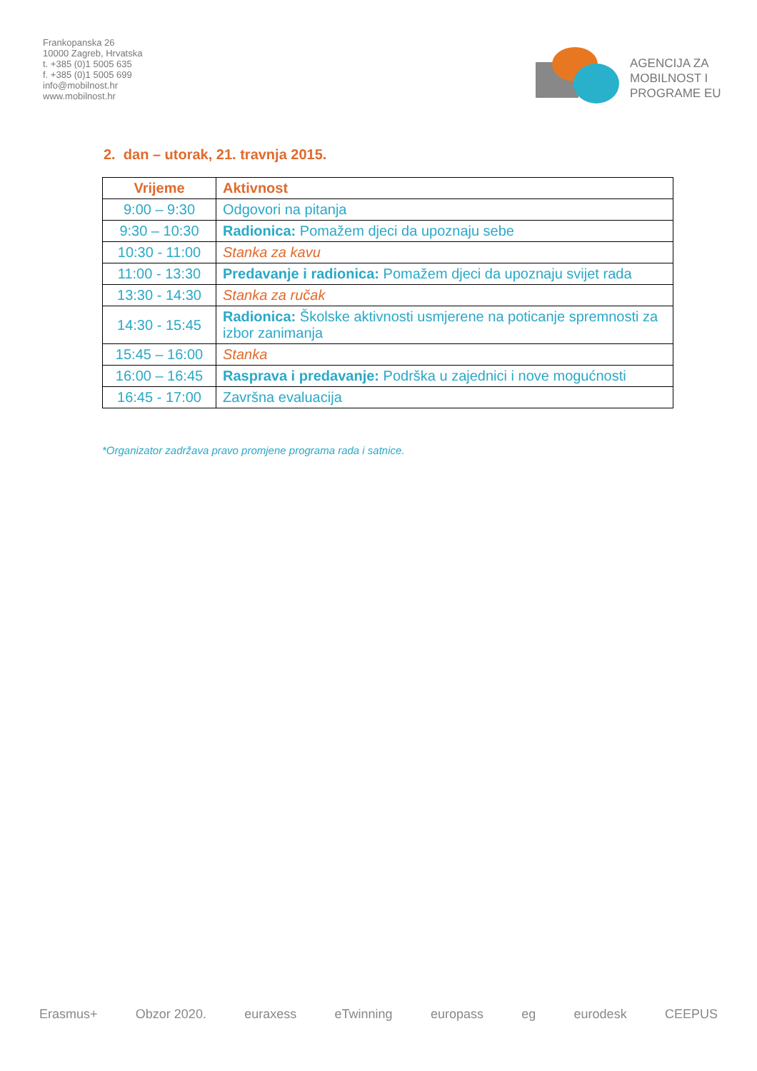Frankopanska 26
10000 Zagreb, Hrvatska
t. +385 (0)1 5005 635
f. +385 (0)1 5005 699
info@mobilnost.hr
www.mobilnost.hr
AGENCIJA ZA
MOBILNOST I
PROGRAME EU
2. dan – utorak, 21. travnja 2015.
| Vrijeme | Aktivnost |
| --- | --- |
| 9:00 – 9:30 | Odgovori na pitanja |
| 9:30 – 10:30 | Radionica: Pomažem djeci da upoznaju sebe |
| 10:30 - 11:00 | Stanka za kavu |
| 11:00 - 13:30 | Predavanje i radionica: Pomažem djeci da upoznaju svijet rada |
| 13:30 - 14:30 | Stanka za ručak |
| 14:30 - 15:45 | Radionica: Školske aktivnosti usmjerene na poticanje spremnosti za izbor zanimanja |
| 15:45 – 16:00 | Stanka |
| 16:00 – 16:45 | Rasprava i predavanje: Podrška u zajednici i nove mogućnosti |
| 16:45 - 17:00 | Završna evaluacija |
*Organizator zadržava pravo promjene programa rada i satnice.
Erasmus+ Obzor 2020. euraxess eTwinning europass eg eurodesk CEEPUS